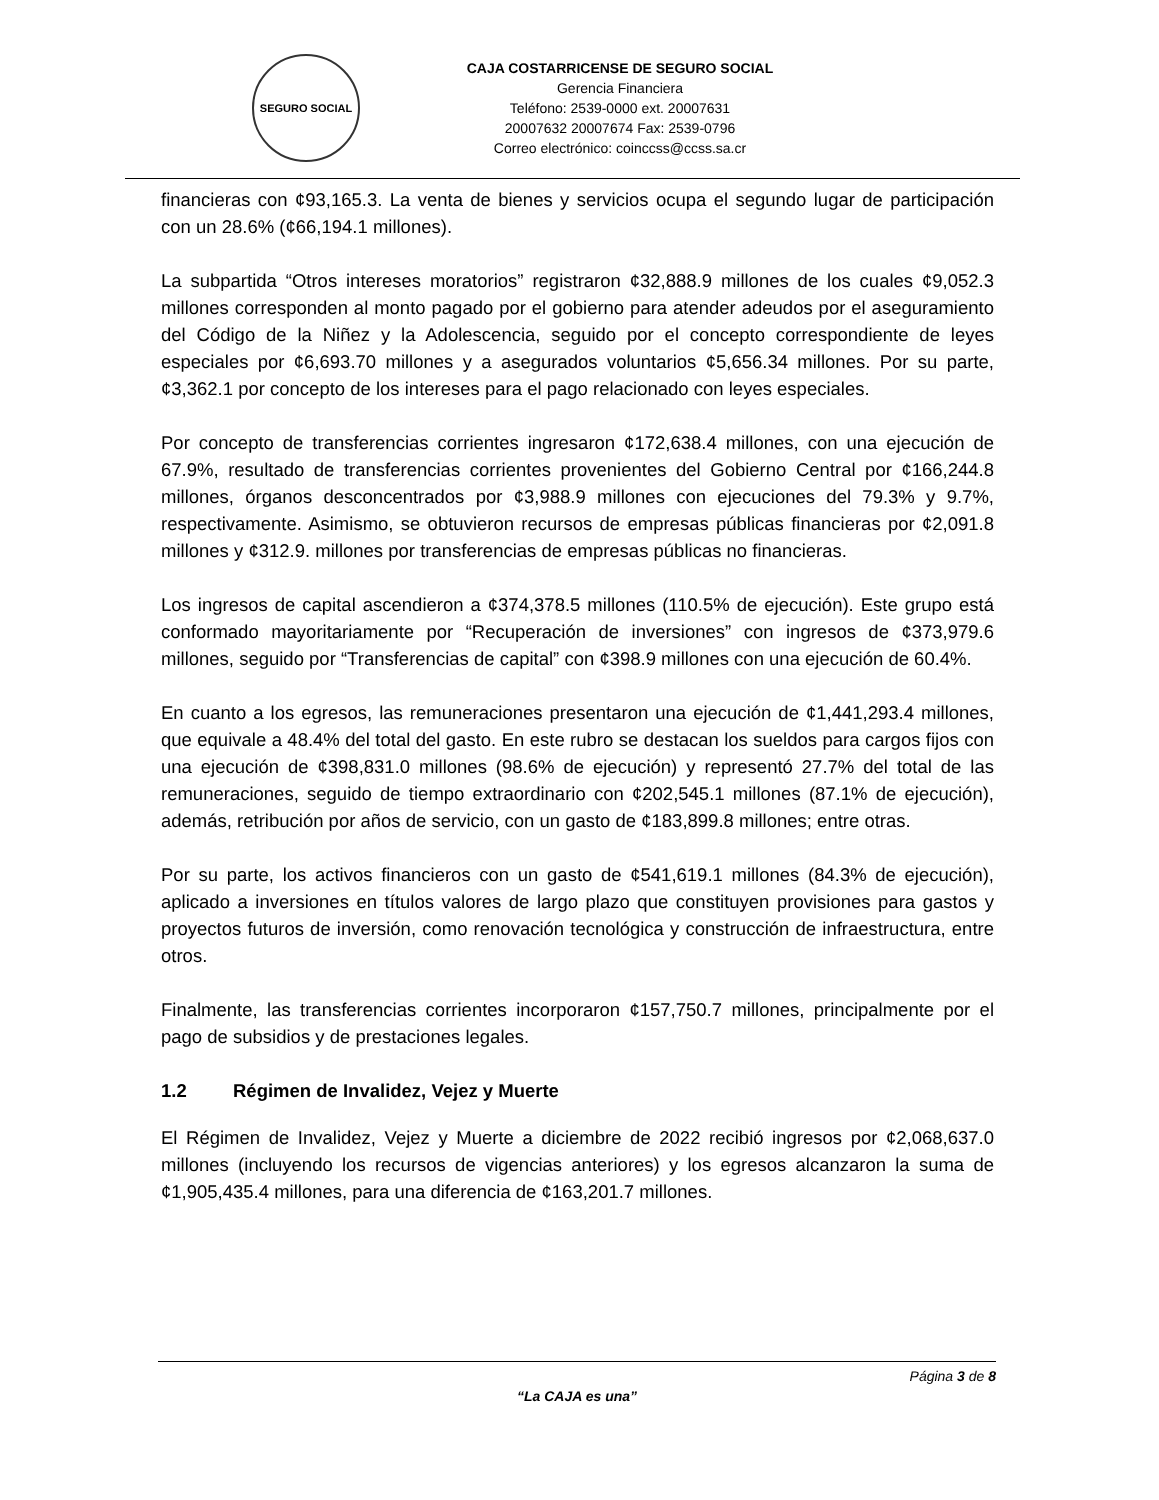SEGURO SOCIAL
CAJA COSTARRICENSE DE SEGURO SOCIAL
Gerencia Financiera
Teléfono: 2539-0000 ext. 20007631
20007632 20007674 Fax: 2539-0796
Correo electrónico: coinccss@ccss.sa.cr
financieras con ¢93,165.3. La venta de bienes y servicios ocupa el segundo lugar de participación con un 28.6% (¢66,194.1 millones).
La subpartida “Otros intereses moratorios” registraron ¢32,888.9 millones de los cuales ¢9,052.3 millones corresponden al monto pagado por el gobierno para atender adeudos por el aseguramiento del Código de la Niñez y la Adolescencia, seguido por el concepto correspondiente de leyes especiales por ¢6,693.70 millones y a asegurados voluntarios ¢5,656.34 millones. Por su parte, ¢3,362.1 por concepto de los intereses para el pago relacionado con leyes especiales.
Por concepto de transferencias corrientes ingresaron ¢172,638.4 millones, con una ejecución de 67.9%, resultado de transferencias corrientes provenientes del Gobierno Central por ¢166,244.8 millones, órganos desconcentrados por ¢3,988.9 millones con ejecuciones del 79.3% y 9.7%, respectivamente. Asimismo, se obtuvieron recursos de empresas públicas financieras por ¢2,091.8 millones y ¢312.9. millones por transferencias de empresas públicas no financieras.
Los ingresos de capital ascendieron a ¢374,378.5 millones (110.5% de ejecución). Este grupo está conformado mayoritariamente por “Recuperación de inversiones” con ingresos de ¢373,979.6 millones, seguido por “Transferencias de capital” con ¢398.9 millones con una ejecución de 60.4%.
En cuanto a los egresos, las remuneraciones presentaron una ejecución de ¢1,441,293.4 millones, que equivale a 48.4% del total del gasto. En este rubro se destacan los sueldos para cargos fijos con una ejecución de ¢398,831.0 millones (98.6% de ejecución) y representó 27.7% del total de las remuneraciones, seguido de tiempo extraordinario con ¢202,545.1 millones (87.1% de ejecución), además, retribución por años de servicio, con un gasto de ¢183,899.8 millones; entre otras.
Por su parte, los activos financieros con un gasto de ¢541,619.1 millones (84.3% de ejecución), aplicado a inversiones en títulos valores de largo plazo que constituyen provisiones para gastos y proyectos futuros de inversión, como renovación tecnológica y construcción de infraestructura, entre otros.
Finalmente, las transferencias corrientes incorporaron ¢157,750.7 millones, principalmente por el pago de subsidios y de prestaciones legales.
1.2 Régimen de Invalidez, Vejez y Muerte
El Régimen de Invalidez, Vejez y Muerte a diciembre de 2022 recibió ingresos por ¢2,068,637.0 millones (incluyendo los recursos de vigencias anteriores) y los egresos alcanzaron la suma de ¢1,905,435.4 millones, para una diferencia de ¢163,201.7 millones.
Página 3 de 8
“La CAJA es una”